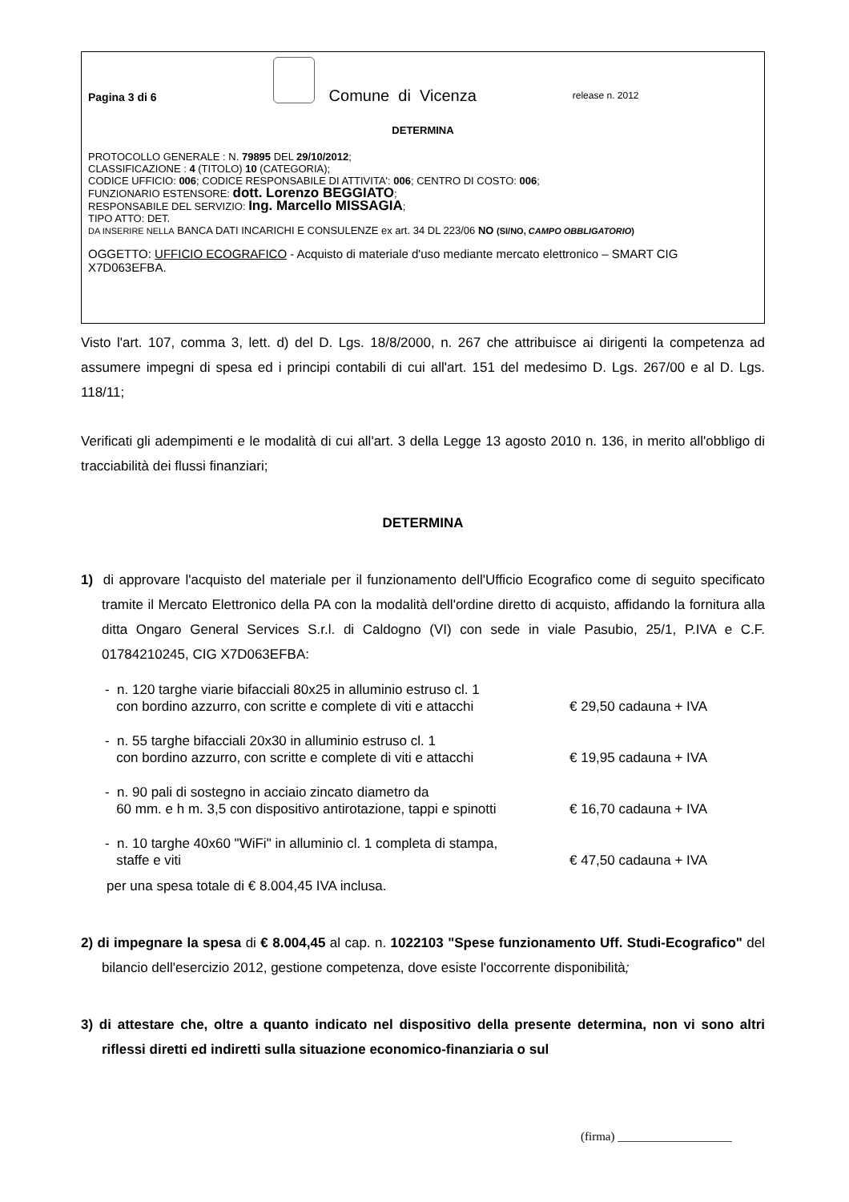Pagina 3 di 6
Comune di Vicenza release n. 2012
DETERMINA
PROTOCOLLO GENERALE : N. 79895 DEL 29/10/2012;
CLASSIFICAZIONE : 4 (TITOLO) 10 (CATEGORIA);
CODICE UFFICIO: 006; CODICE RESPONSABILE DI ATTIVITA': 006; CENTRO DI COSTO: 006;
FUNZIONARIO ESTENSORE: dott. Lorenzo BEGGIATO;
RESPONSABILE DEL SERVIZIO: Ing. Marcello MISSAGIA;
TIPO ATTO: DET.
DA INSERIRE NELLA BANCA DATI INCARICHI E CONSULENZE ex art. 34 DL 223/06 NO (SI/NO, CAMPO OBBLIGATORIO)
OGGETTO: UFFICIO ECOGRAFICO - Acquisto di materiale d'uso mediante mercato elettronico – SMART CIG X7D063EFBA.
Visto l'art. 107, comma 3, lett. d) del D. Lgs. 18/8/2000, n. 267 che attribuisce ai dirigenti la competenza ad assumere impegni di spesa ed i principi contabili di cui all'art. 151 del medesimo D. Lgs. 267/00 e al D. Lgs. 118/11;
Verificati gli adempimenti e le modalità di cui all'art. 3 della Legge 13 agosto 2010 n. 136, in merito all'obbligo di tracciabilità dei flussi finanziari;
DETERMINA
1) di approvare l'acquisto del materiale per il funzionamento dell'Ufficio Ecografico come di seguito specificato tramite il Mercato Elettronico della PA con la modalità dell'ordine diretto di acquisto, affidando la fornitura alla ditta Ongaro General Services S.r.l. di Caldogno (VI) con sede in viale Pasubio, 25/1, P.IVA e C.F. 01784210245, CIG X7D063EFBA:
- n. 120 targhe viarie bifacciali 80x25 in alluminio estruso cl. 1
con bordino azzurro, con scritte e complete di viti e attacchi
€ 29,50 cadauna + IVA
- n. 55 targhe bifacciali 20x30 in alluminio estruso cl. 1
con bordino azzurro, con scritte e complete di viti e attacchi
€ 19,95 cadauna + IVA
- n. 90 pali di sostegno in acciaio zincato diametro da
60 mm. e h m. 3,5 con dispositivo antirotazione, tappi e spinotti
€ 16,70 cadauna + IVA
- n. 10 targhe 40x60 "WiFi" in alluminio cl. 1 completa di stampa,
staffe e viti
€ 47,50 cadauna + IVA
per una spesa totale di € 8.004,45 IVA inclusa.
2) di impegnare la spesa di € 8.004,45 al cap. n. 1022103 "Spese funzionamento Uff. Studi-Ecografico" del bilancio dell'esercizio 2012, gestione competenza, dove esiste l'occorrente disponibilità;
3) di attestare che, oltre a quanto indicato nel dispositivo della presente determina, non vi sono altri riflessi diretti ed indiretti sulla situazione economico-finanziaria o sul
(firma) ___________________